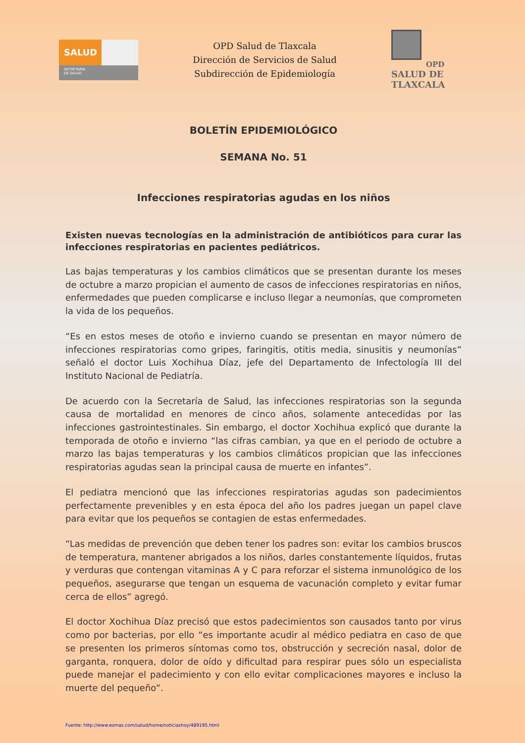SALUD
SECRETARÍA
DE SALUD
OPD Salud de Tlaxcala
Dirección de Servicios de Salud
Subdirección de Epidemiología
OPD
SALUD DE TLAXCALA
BOLETÍN EPIDEMIOLÓGICO
SEMANA No. 51
Infecciones respiratorias agudas en los niños
Existen nuevas tecnologías en la administración de antibióticos para curar las infecciones respiratorias en pacientes pediátricos.
Las bajas temperaturas y los cambios climáticos que se presentan durante los meses de octubre a marzo propician el aumento de casos de infecciones respiratorias en niños, enfermedades que pueden complicarse e incluso llegar a neumonías, que comprometen la vida de los pequeños.
“Es en estos meses de otoño e invierno cuando se presentan en mayor número de infecciones respiratorias como gripes, faringitis, otitis media, sinusitis y neumonías” señaló el doctor Luis Xochihua Díaz, jefe del Departamento de Infectología III del Instituto Nacional de Pediatría.
De acuerdo con la Secretaría de Salud, las infecciones respiratorias son la segunda causa de mortalidad en menores de cinco años, solamente antecedidas por las infecciones gastrointestinales. Sin embargo, el doctor Xochihua explicó que durante la temporada de otoño e invierno “las cifras cambian, ya que en el periodo de octubre a marzo las bajas temperaturas y los cambios climáticos propician que las infecciones respiratorias agudas sean la principal causa de muerte en infantes”.
El pediatra mencionó que las infecciones respiratorias agudas son padecimientos perfectamente prevenibles y en esta época del año los padres juegan un papel clave para evitar que los pequeños se contagien de estas enfermedades.
“Las medidas de prevención que deben tener los padres son: evitar los cambios bruscos de temperatura, mantener abrigados a los niños, darles constantemente líquidos, frutas y verduras que contengan vitaminas A y C para reforzar el sistema inmunológico de los pequeños, asegurarse que tengan un esquema de vacunación completo y evitar fumar cerca de ellos” agregó.
El doctor Xochihua Díaz precisó que estos padecimientos son causados tanto por virus como por bacterias, por ello “es importante acudir al médico pediatra en caso de que se presenten los primeros síntomas como tos, obstrucción y secreción nasal, dolor de garganta, ronquera, dolor de oído y dificultad para respirar pues sólo un especialista puede manejar el padecimiento y con ello evitar complicaciones mayores e incluso la muerte del pequeño”.
Fuente: http://www.esmas.com/salud/home/noticiashoy/489195.html